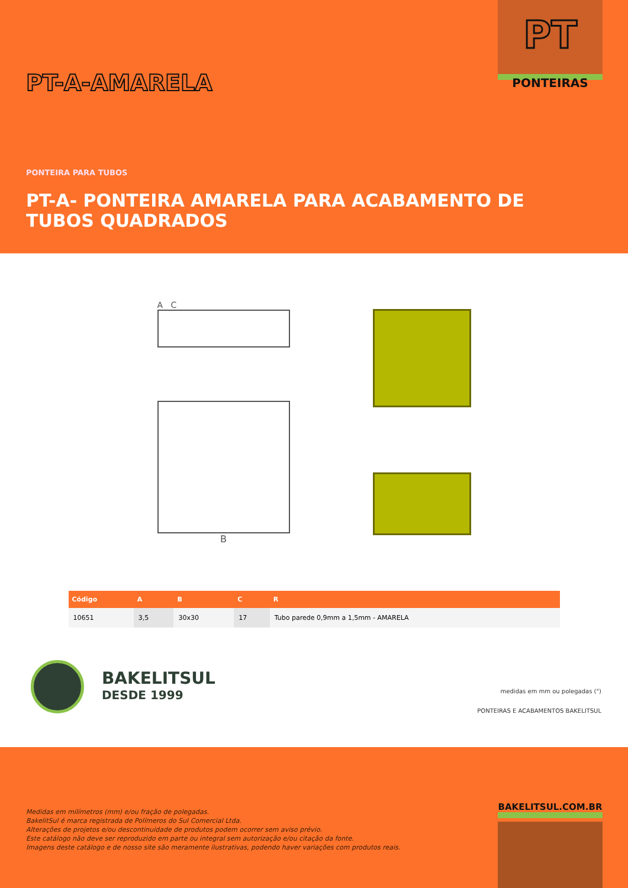PT-A-AMARELA
PT
PONTEIRAS
PONTEIRA PARA TUBOS
PT-A- PONTEIRA AMARELA PARA ACABAMENTO DE TUBOS QUADRADOS
A C
B
| Código | A | B | C | R |
| --- | --- | --- | --- | --- |
| 10651 | 3,5 | 30x30 | 17 | Tubo parede 0,9mm a 1,5mm - AMARELA |
BAKELITSUL
DESDE 1999
medidas em mm ou polegadas (")
PONTEIRAS E ACABAMENTOS BAKELITSUL
Medidas em milímetros (mm) e/ou fração de polegadas.
BakelitSul é marca registrada de Polímeros do Sul Comercial Ltda.
Alterações de projetos e/ou descontinuidade de produtos podem ocorrer sem aviso prévio.
Este catálogo não deve ser reproduzido em parte ou integral sem autorização e/ou citação da fonte.
Imagens deste catálogo e de nosso site são meramente ilustrativas, podendo haver variações com produtos reais.
BAKELITSUL.COM.BR